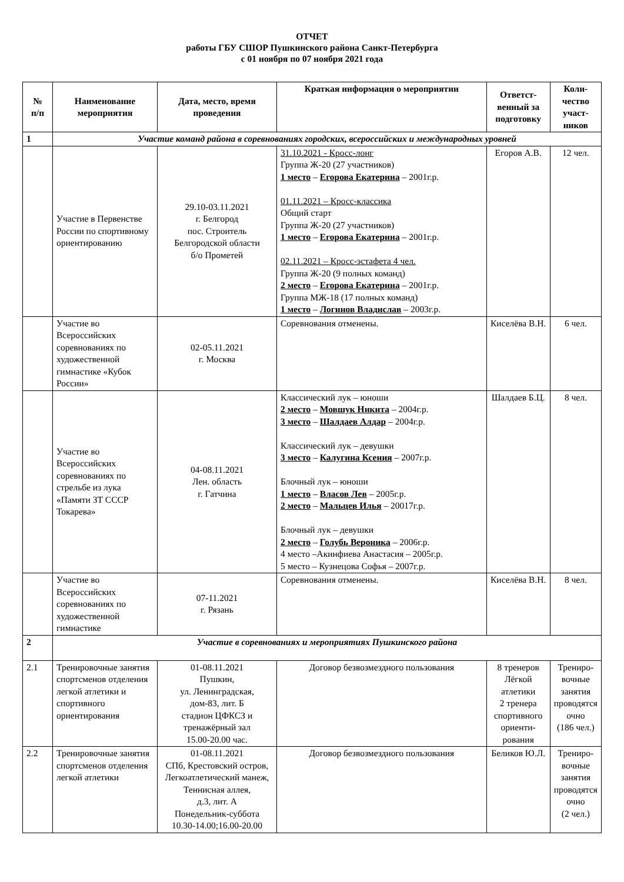ОТЧЕТ
работы ГБУ СШОР Пушкинского района Санкт-Петербурга
с 01 ноября по 07 ноября 2021 года
| № п/п | Наименование мероприятия | Дата, место, время проведения | Краткая информация о мероприятии | Ответст-венный за подготовку | Коли-чество участ-ников |
| --- | --- | --- | --- | --- | --- |
| 1 | Участие команд района в соревнованиях городских, всероссийских и международных уровней | | | | |
| | Участие в Первенстве России по спортивному ориентированию | 29.10-03.11.2021 г. Белгород пос. Строитель Белгородской области б/о Прометей | 31.10.2021 - Кросс-лонг Группа Ж-20 (27 участников) 1 место – Егорова Екатерина – 2001г.р. 01.11.2021 – Кросс-классика Общий старт Группа Ж-20 (27 участников) 1 место – Егорова Екатерина – 2001г.р. 02.11.2021 – Кросс-эстафета 4 чел. Группа Ж-20 (9 полных команд) 2 место – Егорова Екатерина – 2001г.р. Группа МЖ-18 (17 полных команд) 1 место – Логинов Владислав – 2003г.р. | Егоров А.В. | 12 чел. |
| | Участие во Всероссийских соревнованиях по художественной гимнастике «Кубок России» | 02-05.11.2021 г. Москва | Соревнования отменены. | Киселёва В.Н. | 6 чел. |
| | Участие во Всероссийских соревнованиях по стрельбе из лука «Памяти ЗТ СССР Токарева» | 04-08.11.2021 Лен. область г. Гатчина | Классический лук – юноши 2 место – Мовшук Никита – 2004г.р. 3 место – Шалдаев Алдар – 2004г.р. Классический лук – девушки 3 место – Калугина Ксения – 2007г.р. Блочный лук – юноши 1 место – Власов Лев – 2005г.р. 2 место – Мальцев Илья – 20017г.р. Блочный лук – девушки 2 место – Голубь Вероника – 2006г.р. 4 место –Акинфиева Анастасия – 2005г.р. 5 место – Кузнецова Софья – 2007г.р. | Шалдаев Б.Ц. | 8 чел. |
| | Участие во Всероссийских соревнованиях по художественной гимнастике | 07-11.2021 г. Рязань | Соревнования отменены. | Киселёва В.Н. | 8 чел. |
| 2 | Участие в соревнованиях и мероприятиях Пушкинского района | | | | |
| 2.1 | Тренировочные занятия спортсменов отделения легкой атлетики и спортивного ориентирования | 01-08.11.2021 Пушкин, ул. Ленинградская, дом-83, лит. Б стадион ЦФКСЗ и тренажёрный зал 15.00-20.00 час. | Договор безвозмездного пользования | 8 тренеров Лёгкой атлетики 2 тренера спортивного ориенти-рования | Трениро-вочные занятия проводятся очно (186 чел.) |
| 2.2 | Тренировочные занятия спортсменов отделения легкой атлетики | 01-08.11.2021 СПб, Крестовский остров, Легкоатлетический манеж, Теннисная аллея, д.3, лит. А Понедельник-суббота 10.30-14.00;16.00-20.00 | Договор безвозмездного пользования | Беликов Ю.Л. | Трениро-вочные занятия проводятся очно (2 чел.) |